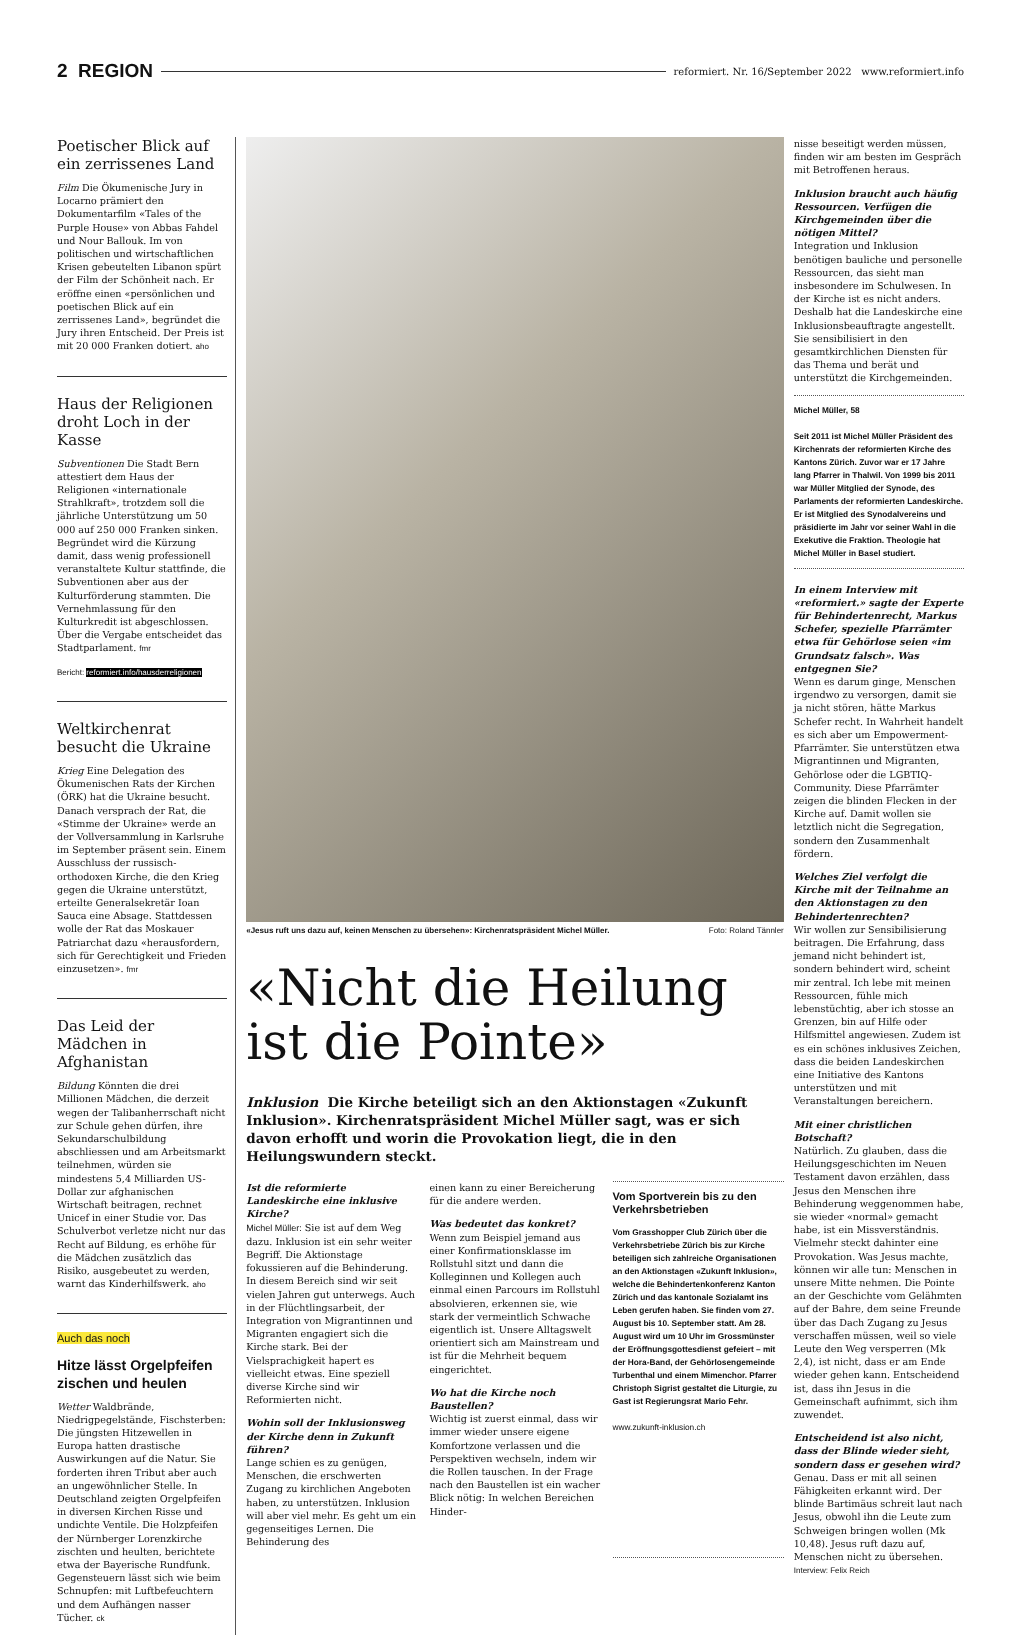2 REGION reformiert. Nr. 16/September 2022 www.reformiert.info
Poetischer Blick auf ein zerrissenes Land
Film Die Ökumenische Jury in Locarno prämiert den Dokumentarfilm «Tales of the Purple House» von Abbas Fahdel und Nour Ballouk. Im von politischen und wirtschaftlichen Krisen gebeutelten Libanon spürt der Film der Schönheit nach. Er eröffne einen «persönlichen und poetischen Blick auf ein zerrissenes Land», begründet die Jury ihren Entscheid. Der Preis ist mit 20 000 Franken dotiert. aho
Haus der Religionen droht Loch in der Kasse
Subventionen Die Stadt Bern attestiert dem Haus der Religionen «internationale Strahlkraft», trotzdem soll die jährliche Unterstützung um 50 000 auf 250 000 Franken sinken. Begründet wird die Kürzung damit, dass wenig professionell veranstaltete Kultur stattfinde, die Subventionen aber aus der Kulturförderung stammten. Die Vernehmlassung für den Kulturkredit ist abgeschlossen. Über die Vergabe entscheidet das Stadtparlament. fmr
Bericht: reformiert.info/hausderreligionen
Weltkirchenrat besucht die Ukraine
Krieg Eine Delegation des Ökumenischen Rats der Kirchen (ÖRK) hat die Ukraine besucht. Danach versprach der Rat, die «Stimme der Ukraine» werde an der Vollversammlung in Karlsruhe im September präsent sein. Einem Ausschluss der russisch-orthodoxen Kirche, die den Krieg gegen die Ukraine unterstützt, erteilte Generalsekretär Ioan Sauca eine Absage. Stattdessen wolle der Rat das Moskauer Patriarchat dazu «herausfordern, sich für Gerechtigkeit und Frieden einzusetzen». fmr
Das Leid der Mädchen in Afghanistan
Bildung Könnten die drei Millionen Mädchen, die derzeit wegen der Talibanherrschaft nicht zur Schule gehen dürfen, ihre Sekundarschulbildung abschliessen und am Arbeitsmarkt teilnehmen, würden sie mindestens 5,4 Milliarden US-Dollar zur afghanischen Wirtschaft beitragen, rechnet Unicef in einer Studie vor. Das Schulverbot verletze nicht nur das Recht auf Bildung, es erhöhe für die Mädchen zusätzlich das Risiko, ausgebeutet zu werden, warnt das Kinderhilfswerk. aho
Auch das noch
Hitze lässt Orgelpfeifen zischen und heulen
Wetter Waldbrände, Niedrigpegelstände, Fischsterben: Die jüngsten Hitzewellen in Europa hatten drastische Auswirkungen auf die Natur. Sie forderten ihren Tribut aber auch an ungewöhnlicher Stelle. In Deutschland zeigten Orgelpfeifen in diversen Kirchen Risse und undichte Ventile. Die Holzpfeifen der Nürnberger Lorenzkirche zischten und heulten, berichtete etwa der Bayerische Rundfunk. Gegensteuern lässt sich wie beim Schnupfen: mit Luftbefeuchtern und dem Aufhängen nasser Tücher. ck
«Jesus ruft uns dazu auf, keinen Menschen zu übersehen»: Kirchenratspräsident Michel Müller. Foto: Roland Tännler
«Nicht die Heilung ist die Pointe»
Inklusion Die Kirche beteiligt sich an den Aktionstagen «Zukunft Inklusion». Kirchenratspräsident Michel Müller sagt, was er sich davon erhofft und worin die Provokation liegt, die in den Heilungswundern steckt.
Ist die reformierte Landeskirche eine inklusive Kirche?
Michel Müller: Sie ist auf dem Weg dazu. Inklusion ist ein sehr weiter Begriff. Die Aktionstage fokussieren auf die Behinderung. In diesem Bereich sind wir seit vielen Jahren gut unterwegs. Auch in der Flüchtlingsarbeit, der Integration von Migrantinnen und Migranten engagiert sich die Kirche stark. Bei der Vielsprachigkeit hapert es vielleicht etwas. Eine speziell diverse Kirche sind wir Reformierten nicht.
Wohin soll der Inklusionsweg der Kirche denn in Zukunft führen?
Lange schien es zu genügen, Menschen, die erschwerten Zugang zu kirchlichen Angeboten haben, zu unterstützen. Inklusion will aber viel mehr. Es geht um ein gegenseitiges Lernen. Die Behinderung des
einen kann zu einer Bereicherung für die andere werden.
Was bedeutet das konkret?
Wenn zum Beispiel jemand aus einer Konfirmationsklasse im Rollstuhl sitzt und dann die Kolleginnen und Kollegen auch einmal einen Parcours im Rollstuhl absolvieren, erkennen sie, wie stark der vermeintlich Schwache eigentlich ist. Unsere Alltagswelt orientiert sich am Mainstream und ist für die Mehrheit bequem eingerichtet.
Wo hat die Kirche noch Baustellen?
Wichtig ist zuerst einmal, dass wir immer wieder unsere eigene Komfortzone verlassen und die Perspektiven wechseln, indem wir die Rollen tauschen. In der Frage nach den Baustellen ist ein wacher Blick nötig: In welchen Bereichen Hinder-
Vom Sportverein bis zu den Verkehrsbetrieben
Vom Grasshopper Club Zürich über die Verkehrsbetriebe Zürich bis zur Kirche beteiligen sich zahlreiche Organisationen an den Aktionstagen «Zukunft Inklusion», welche die Behindertenkonferenz Kanton Zürich und das kantonale Sozialamt ins Leben gerufen haben. Sie finden vom 27. August bis 10. September statt. Am 28. August wird um 10 Uhr im Grossmünster der Eröffnungsgottesdienst gefeiert – mit der Hora-Band, der Gehörlosengemeinde Turbenthal und einem Mimenchor. Pfarrer Christoph Sigrist gestaltet die Liturgie, zu Gast ist Regierungsrat Mario Fehr.
www.zukunft-inklusion.ch
nisse beseitigt werden müssen, finden wir am besten im Gespräch mit Betroffenen heraus.
Inklusion braucht auch häufig Ressourcen. Verfügen die Kirchgemeinden über die nötigen Mittel?
Integration und Inklusion benötigen bauliche und personelle Ressourcen, das sieht man insbesondere im Schulwesen. In der Kirche ist es nicht anders. Deshalb hat die Landeskirche eine Inklusionsbeauftragte angestellt. Sie sensibilisiert in den gesamtkirchlichen Diensten für das Thema und berät und unterstützt die Kirchgemeinden.
Michel Müller, 58
Seit 2011 ist Michel Müller Präsident des Kirchenrats der reformierten Kirche des Kantons Zürich. Zuvor war er 17 Jahre lang Pfarrer in Thalwil. Von 1999 bis 2011 war Müller Mitglied der Synode, des Parlaments der reformierten Landeskirche. Er ist Mitglied des Synodalvereins und präsidierte im Jahr vor seiner Wahl in die Exekutive die Fraktion. Theologie hat Michel Müller in Basel studiert.
In einem Interview mit «reformiert.» sagte der Experte für Behindertenrecht, Markus Schefer, spezielle Pfarrämter etwa für Gehörlose seien «im Grundsatz falsch». Was entgegnen Sie?
Wenn es darum ginge, Menschen irgendwo zu versorgen, damit sie ja nicht stören, hätte Markus Schefer recht. In Wahrheit handelt es sich aber um Empowerment-Pfarrämter. Sie unterstützen etwa Migrantinnen und Migranten, Gehörlose oder die LGBTIQ-Community. Diese Pfarrämter zeigen die blinden Flecken in der Kirche auf. Damit wollen sie letztlich nicht die Segregation, sondern den Zusammenhalt fördern.
Welches Ziel verfolgt die Kirche mit der Teilnahme an den Aktionstagen zu den Behindertenrechten?
Wir wollen zur Sensibilisierung beitragen. Die Erfahrung, dass jemand nicht behindert ist, sondern behindert wird, scheint mir zentral. Ich lebe mit meinen Ressourcen, fühle mich lebenstüchtig, aber ich stosse an Grenzen, bin auf Hilfe oder Hilfsmittel angewiesen. Zudem ist es ein schönes inklusives Zeichen, dass die beiden Landeskirchen eine Initiative des Kantons unterstützen und mit Veranstaltungen bereichern.
Mit einer christlichen Botschaft?
Natürlich. Zu glauben, dass die Heilungsgeschichten im Neuen Testament davon erzählen, dass Jesus den Menschen ihre Behinderung weggenommen habe, sie wieder «normal» gemacht habe, ist ein Missverständnis. Vielmehr steckt dahinter eine Provokation. Was Jesus machte, können wir alle tun: Menschen in unsere Mitte nehmen. Die Pointe an der Geschichte vom Gelähmten auf der Bahre, dem seine Freunde über das Dach Zugang zu Jesus verschaffen müssen, weil so viele Leute den Weg versperren (Mk 2,4), ist nicht, dass er am Ende wieder gehen kann. Entscheidend ist, dass ihn Jesus in die Gemeinschaft aufnimmt, sich ihm zuwendet.
Entscheidend ist also nicht, dass der Blinde wieder sieht, sondern dass er gesehen wird?
Genau. Dass er mit all seinen Fähigkeiten erkannt wird. Der blinde Bartimäus schreit laut nach Jesus, obwohl ihn die Leute zum Schweigen bringen wollen (Mk 10,48). Jesus ruft dazu auf, Menschen nicht zu übersehen. Interview: Felix Reich